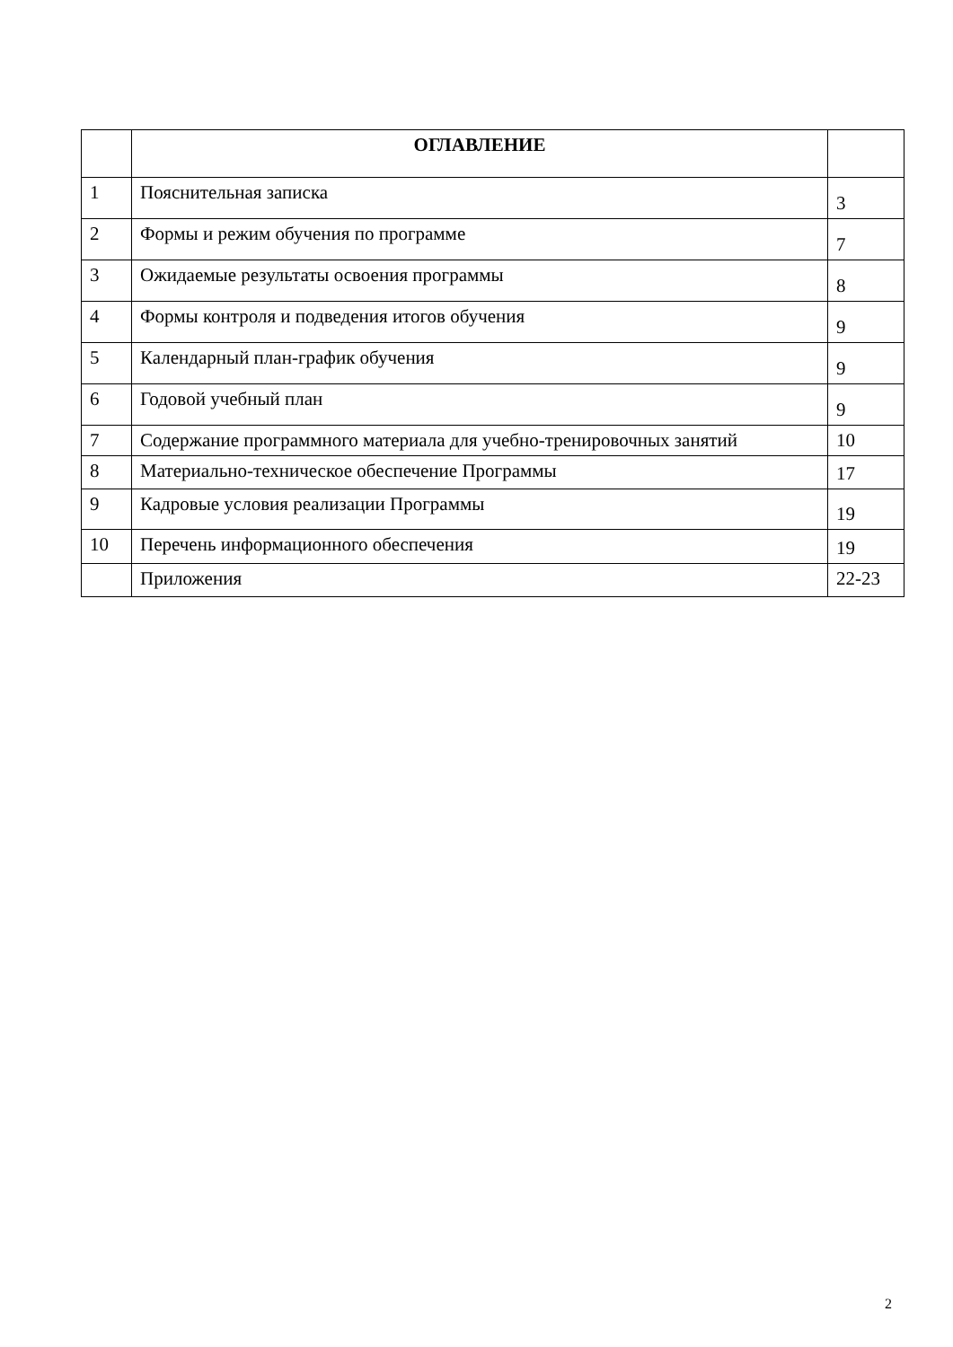| | ОГЛАВЛЕНИЕ | |
| --- | --- | --- |
| 1 | Пояснительная записка | 3 |
| 2 | Формы и режим обучения по программе | 7 |
| 3 | Ожидаемые результаты освоения программы | 8 |
| 4 | Формы контроля и подведения итогов обучения | 9 |
| 5 | Календарный план-график обучения | 9 |
| 6 | Годовой учебный план | 9 |
| 7 | Содержание программного материала для учебно-тренировочных занятий | 10 |
| 8 | Материально-техническое обеспечение Программы | 17 |
| 9 | Кадровые условия реализации Программы | 19 |
| 10 | Перечень информационного обеспечения | 19 |
| | Приложения | 22-23 |
2